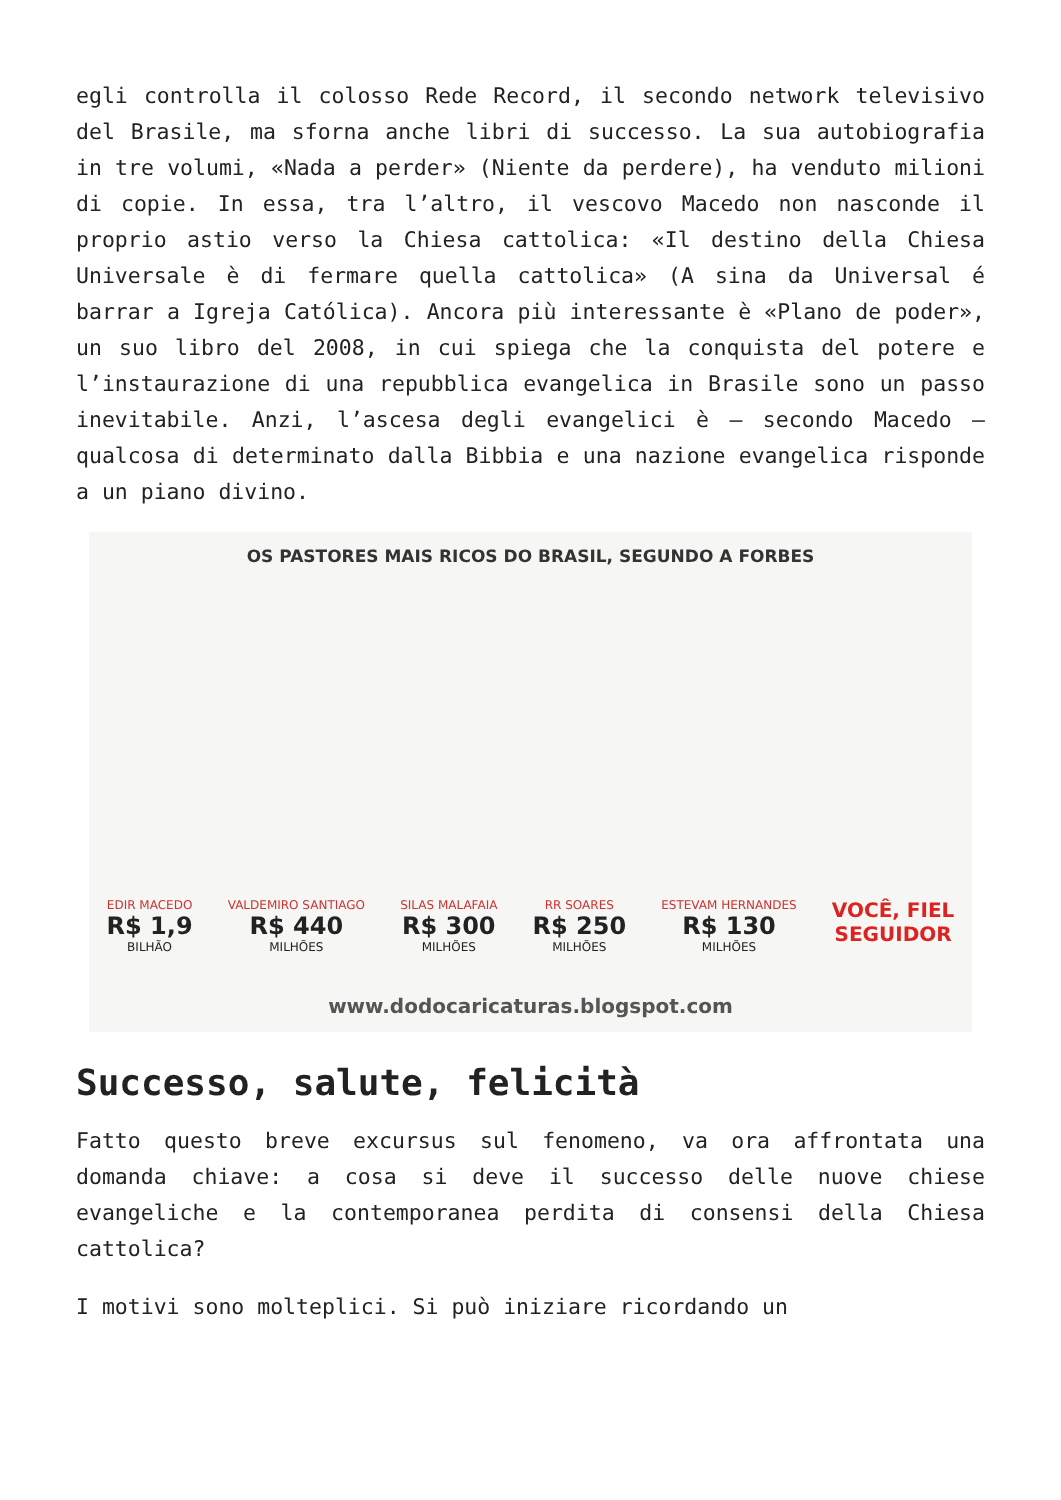egli controlla il colosso Rede Record, il secondo network televisivo del Brasile, ma sforna anche libri di successo. La sua autobiografia in tre volumi, «Nada a perder» (Niente da perdere), ha venduto milioni di copie. In essa, tra l’altro, il vescovo Macedo non nasconde il proprio astio verso la Chiesa cattolica: «Il destino della Chiesa Universale è di fermare quella cattolica» (A sina da Universal é barrar a Igreja Católica). Ancora più interessante è «Plano de poder», un suo libro del 2008, in cui spiega che la conquista del potere e l’instaurazione di una repubblica evangelica in Brasile sono un passo inevitabile. Anzi, l’ascesa degli evangelici è – secondo Macedo – qualcosa di determinato dalla Bibbia e una nazione evangelica risponde a un piano divino.
OS PASTORES MAIS RICOS DO BRASIL, SEGUNDO A FORBES
EDIR MACEDO
R$ 1,9
BILHÃO
VALDEMIRO SANTIAGO
R$ 440
MILHÕES
SILAS MALAFAIA
R$ 300
MILHÕES
RR SOARES
R$ 250
MILHÕES
ESTEVAM HERNANDES
R$ 130
MILHÕES
VOCÊ, FIEL
SEGUIDOR
www.dodocaricaturas.blogspot.com
Successo, salute, felicità
Fatto questo breve excursus sul fenomeno, va ora affrontata una domanda chiave: a cosa si deve il successo delle nuove chiese evangeliche e la contemporanea perdita di consensi della Chiesa cattolica?
I motivi sono molteplici. Si può iniziare ricordando un